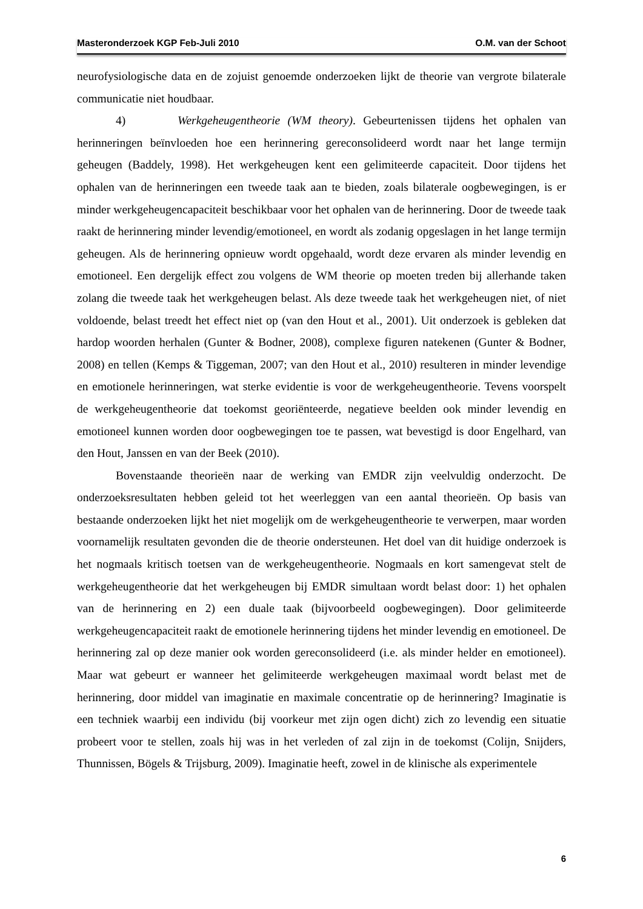Masteronderzoek KGP Feb-Juli 2010 O.M. van der Schoot
neurofysiologische data en de zojuist genoemde onderzoeken lijkt de theorie van vergrote bilaterale communicatie niet houdbaar.
4) Werkgeheugentheorie (WM theory). Gebeurtenissen tijdens het ophalen van herinneringen beïnvloeden hoe een herinnering gereconsolideerd wordt naar het lange termijn geheugen (Baddely, 1998). Het werkgeheugen kent een gelimiteerde capaciteit. Door tijdens het ophalen van de herinneringen een tweede taak aan te bieden, zoals bilaterale oogbewegingen, is er minder werkgeheugencapaciteit beschikbaar voor het ophalen van de herinnering. Door de tweede taak raakt de herinnering minder levendig/emotioneel, en wordt als zodanig opgeslagen in het lange termijn geheugen. Als de herinnering opnieuw wordt opgehaald, wordt deze ervaren als minder levendig en emotioneel. Een dergelijk effect zou volgens de WM theorie op moeten treden bij allerhande taken zolang die tweede taak het werkgeheugen belast. Als deze tweede taak het werkgeheugen niet, of niet voldoende, belast treedt het effect niet op (van den Hout et al., 2001). Uit onderzoek is gebleken dat hardop woorden herhalen (Gunter & Bodner, 2008), complexe figuren natekenen (Gunter & Bodner, 2008) en tellen (Kemps & Tiggeman, 2007; van den Hout et al., 2010) resulteren in minder levendige en emotionele herinneringen, wat sterke evidentie is voor de werkgeheugentheorie. Tevens voorspelt de werkgeheugentheorie dat toekomst georiënteerde, negatieve beelden ook minder levendig en emotioneel kunnen worden door oogbewegingen toe te passen, wat bevestigd is door Engelhard, van den Hout, Janssen en van der Beek (2010).
Bovenstaande theorieën naar de werking van EMDR zijn veelvuldig onderzocht. De onderzoeksresultaten hebben geleid tot het weerleggen van een aantal theorieën. Op basis van bestaande onderzoeken lijkt het niet mogelijk om de werkgeheugentheorie te verwerpen, maar worden voornamelijk resultaten gevonden die de theorie ondersteunen. Het doel van dit huidige onderzoek is het nogmaals kritisch toetsen van de werkgeheugentheorie. Nogmaals en kort samengevat stelt de werkgeheugentheorie dat het werkgeheugen bij EMDR simultaan wordt belast door: 1) het ophalen van de herinnering en 2) een duale taak (bijvoorbeeld oogbewegingen). Door gelimiteerde werkgeheugencapaciteit raakt de emotionele herinnering tijdens het minder levendig en emotioneel. De herinnering zal op deze manier ook worden gereconsolideerd (i.e. als minder helder en emotioneel). Maar wat gebeurt er wanneer het gelimiteerde werkgeheugen maximaal wordt belast met de herinnering, door middel van imaginatie en maximale concentratie op de herinnering? Imaginatie is een techniek waarbij een individu (bij voorkeur met zijn ogen dicht) zich zo levendig een situatie probeert voor te stellen, zoals hij was in het verleden of zal zijn in de toekomst (Colijn, Snijders, Thunnissen, Bögels & Trijsburg, 2009). Imaginatie heeft, zowel in de klinische als experimentele
6